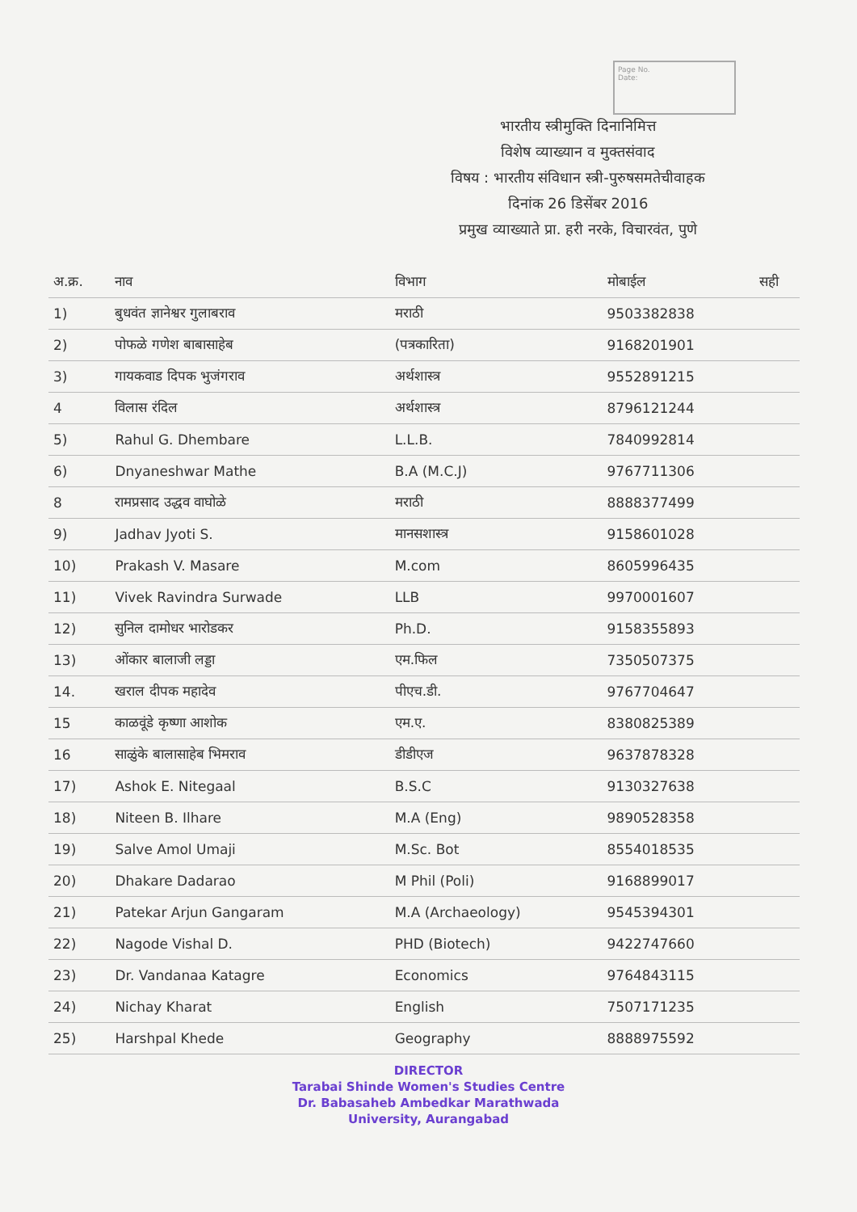Page No.
Date:
भारतीय स्त्रीमुक्ति दिनानिमित्त
विशेष व्याख्यान व मुक्तसंवाद
विषय : भारतीय संविधान स्त्री-पुरुषसमतेचीवाहक
दिनांक 26 डिसेंबर 2016
प्रमुख व्याख्याते प्रा. हरी नरके, विचारवंत, पुणे
| अ.क्र. | नाव | विभाग | मोबाईल | सही |
| --- | --- | --- | --- | --- |
| 1) | बुधवंत ज्ञानेश्वर गुलाबराव | मराठी | 9503382838 | |
| 2) | पोफळे गणेश बाबासाहेब | (पत्रकारिता) | 9168201901 | |
| 3) | गायकवाड दिपक भुजंगराव | अर्थशास्त्र | 9552891215 | |
| 4 | विलास रंदिल | अर्थशास्त्र | 8796121244 | |
| 5) | Rahul G. Dhembare | L.L.B. | 7840992814 | |
| 6) | Dnyaneshwar Mathe | B.A (M.C.J) | 9767711306 | |
| 8 | रामप्रसाद उद्धव वाघोळे | मराठी | 8888377499 | |
| 9) | Jadhav Jyoti S. | मानसशास्त्र | 9158601028 | |
| 10) | Prakash V. Masare | M.com | 8605996435 | |
| 11) | Vivek Ravindra Surwade | LLB | 9970001607 | |
| 12) | सुनिल दामोधर भारोडकर | Ph.D. | 9158355893 | |
| 13) | ओंकार बालाजी लड्डा | एम.फिल | 7350507375 | |
| 14. | खराल दीपक महादेव | पीएच.डी. | 9767704647 | |
| 15 | काळवूंडे कृष्णा आशोक | एम.ए. | 8380825389 | |
| 16 | साळुंके बालासाहेब भिमराव | डीडीएज | 9637878328 | |
| 17) | Ashok E. Nitegaal | B.S.C | 9130327638 | |
| 18) | Niteen B. Ilhare | M.A (Eng) | 9890528358 | |
| 19) | Salve Amol Umaji | M.Sc. Bot | 8554018535 | |
| 20) | Dhakare Dadarao | M Phil (Poli) | 9168899017 | |
| 21) | Patekar Arjun Gangaram | M.A (Archaeology) | 9545394301 | |
| 22) | Nagode Vishal D. | PHD (Biotech) | 9422747660 | |
| 23) | Dr. Vandanaa Katagre | Economics | 9764843115 | |
| 24) | Nichay Kharat | English | 7507171235 | |
| 25) | Harshpal Khede | Geography | 8888975592 | |
DIRECTOR
Tarabai Shinde Women's Studies Centre
Dr. Babasaheb Ambedkar Marathwada
University, Aurangabad